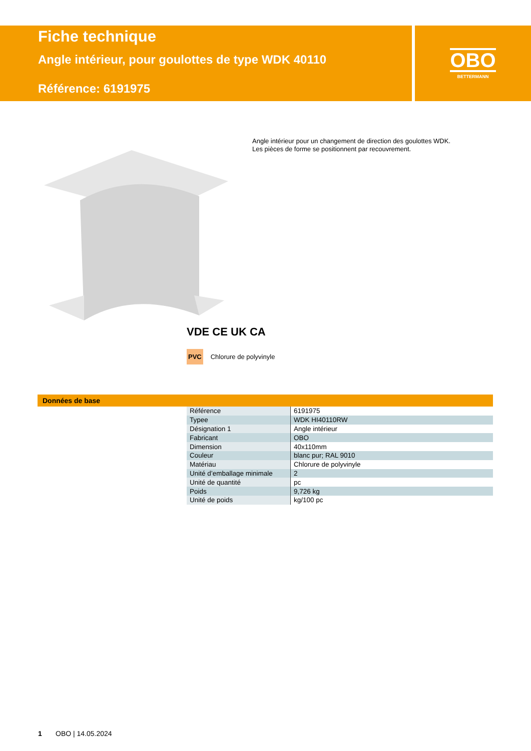Fiche technique
Angle intérieur, pour goulottes de type WDK 40110
Référence: 6191975
OBO
BETTERMANN
Angle intérieur pour un changement de direction des goulottes WDK.
Les pièces de forme se positionnent par recouvrement.
VDE CE UK CA
PVC Chlorure de polyvinyle
Données de base
| Référence | 6191975 |
| Typee | WDK HI40110RW |
| Désignation 1 | Angle intérieur |
| Fabricant | OBO |
| Dimension | 40x110mm |
| Couleur | blanc pur; RAL 9010 |
| Matériau | Chlorure de polyvinyle |
| Unité d’emballage minimale | 2 |
| Unité de quantité | pc |
| Poids | 9,726 kg |
| Unité de poids | kg/100 pc |
1 OBO | 14.05.2024